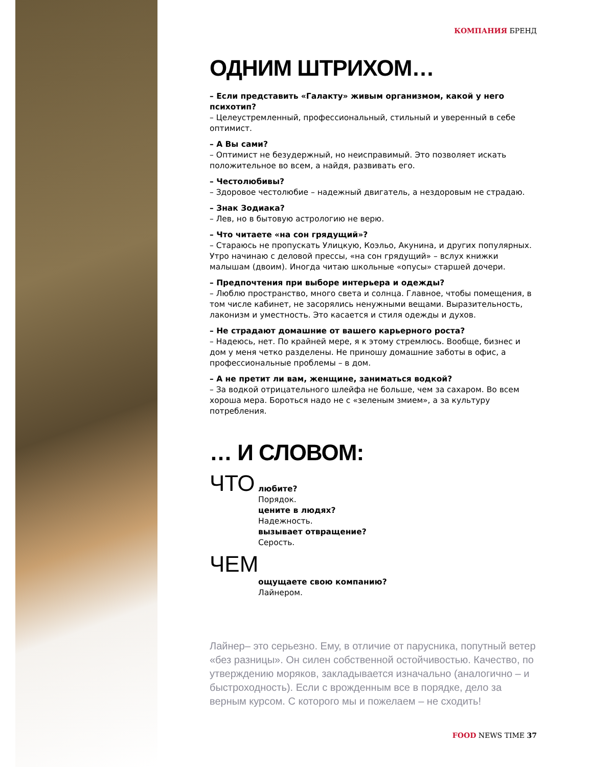КОМПАНИЯ БРЕНД
ОДНИМ ШТРИХОМ…
– Если представить «Галакту» живым организмом, какой у него психотип?
– Целеустремленный, профессиональный, стильный и уверенный в себе оптимист.
– А Вы сами?
– Оптимист не безудержный, но неисправимый. Это позволяет искать положительное во всем, а найдя, развивать его.
– Честолюбивы?
– Здоровое честолюбие – надежный двигатель, а нездоровым не страдаю.
– Знак Зодиака?
– Лев, но в бытовую астрологию не верю.
– Что читаете «на сон грядущий»?
– Стараюсь не пропускать Улицкую, Коэльо, Акунина, и других популярных. Утро начинаю с деловой прессы, «на сон грядущий» – вслух книжки малышам (двоим). Иногда читаю школьные «опусы» старшей дочери.
– Предпочтения при выборе интерьера и одежды?
– Люблю пространство, много света и солнца. Главное, чтобы помещения, в том числе кабинет, не засорялись ненужными вещами. Выразительность, лаконизм и уместность. Это касается и стиля одежды и духов.
– Не страдают домашние от вашего карьерного роста?
– Надеюсь, нет. По крайней мере, я к этому стремлюсь. Вообще, бизнес и дом у меня четко разделены. Не приношу домашние заботы в офис, а профессиональные проблемы – в дом.
– А не претит ли вам, женщине, заниматься водкой?
– За водкой отрицательного шлейфа не больше, чем за сахаром. Во всем хороша мера. Бороться надо не с «зеленым змием», а за культуру потребления.
… И СЛОВОМ:
ЧТО
любите?
Порядок.
цените в людях?
Надежность.
вызывает отвращение?
Серость.
ЧЕМ
ощущаете свою компанию?
Лайнером.
Лайнер– это серьезно. Ему, в отличие от парусника, попутный ветер «без разницы». Он силен собственной остойчивостью. Качество, по утверждению моряков, закладывается изначально (аналогично – и быстроходность). Если с врожденным все в порядке, дело за верным курсом. С которого мы и пожелаем – не сходить!
FOOD NEWS TIME 37